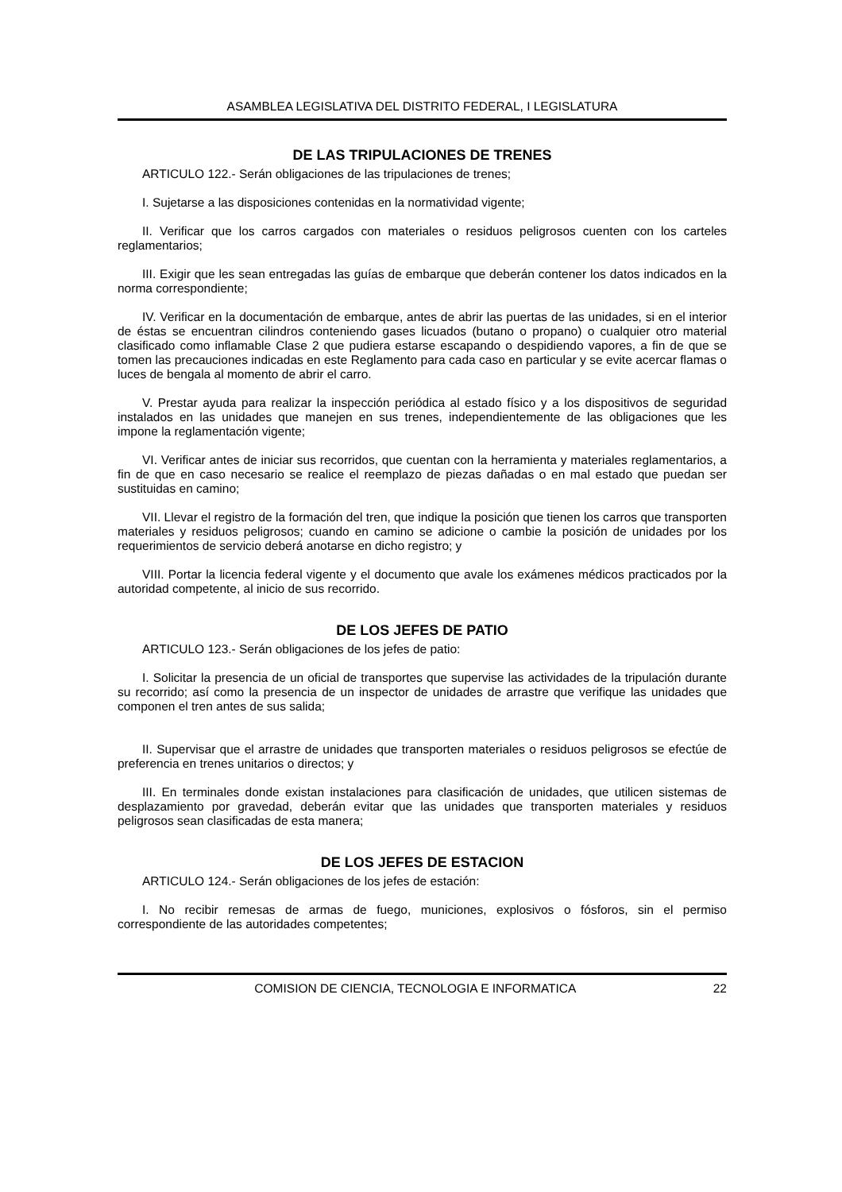ASAMBLEA LEGISLATIVA DEL DISTRITO FEDERAL, I LEGISLATURA
DE LAS TRIPULACIONES DE TRENES
ARTICULO 122.- Serán obligaciones de las tripulaciones de trenes;
I. Sujetarse a las disposiciones contenidas en la normatividad vigente;
II. Verificar que los carros cargados con materiales o residuos peligrosos cuenten con los carteles reglamentarios;
III. Exigir que les sean entregadas las guías de embarque que deberán contener los datos indicados en la norma correspondiente;
IV. Verificar en la documentación de embarque, antes de abrir las puertas de las unidades, si en el interior de éstas se encuentran cilindros conteniendo gases licuados (butano o propano) o cualquier otro material clasificado como inflamable Clase 2 que pudiera estarse escapando o despidiendo vapores, a fin de que se tomen las precauciones indicadas en este Reglamento para cada caso en particular y se evite acercar flamas o luces de bengala al momento de abrir el carro.
V. Prestar ayuda para realizar la inspección periódica al estado físico y a los dispositivos de seguridad instalados en las unidades que manejen en sus trenes, independientemente de las obligaciones que les impone la reglamentación vigente;
VI. Verificar antes de iniciar sus recorridos, que cuentan con la herramienta y materiales reglamentarios, a fin de que en caso necesario se realice el reemplazo de piezas dañadas o en mal estado que puedan ser sustituidas en camino;
VII. Llevar el registro de la formación del tren, que indique la posición que tienen los carros que transporten materiales y residuos peligrosos; cuando en camino se adicione o cambie la posición de unidades por los requerimientos de servicio deberá anotarse en dicho registro; y
VIII. Portar la licencia federal vigente y el documento que avale los exámenes médicos practicados por la autoridad competente, al inicio de sus recorrido.
DE LOS JEFES DE PATIO
ARTICULO 123.- Serán obligaciones de los jefes de patio:
I. Solicitar la presencia de un oficial de transportes que supervise las actividades de la tripulación durante su recorrido; así como la presencia de un inspector de unidades de arrastre que verifique las unidades que componen el tren antes de sus salida;
II. Supervisar que el arrastre de unidades que transporten materiales o residuos peligrosos se efectúe de preferencia en trenes unitarios o directos; y
III. En terminales donde existan instalaciones para clasificación de unidades, que utilicen sistemas de desplazamiento por gravedad, deberán evitar que las unidades que transporten materiales y residuos peligrosos sean clasificadas de esta manera;
DE LOS JEFES DE ESTACION
ARTICULO 124.- Serán obligaciones de los jefes de estación:
I. No recibir remesas de armas de fuego, municiones, explosivos o fósforos, sin el permiso correspondiente de las autoridades competentes;
COMISION DE CIENCIA, TECNOLOGIA E INFORMATICA 22